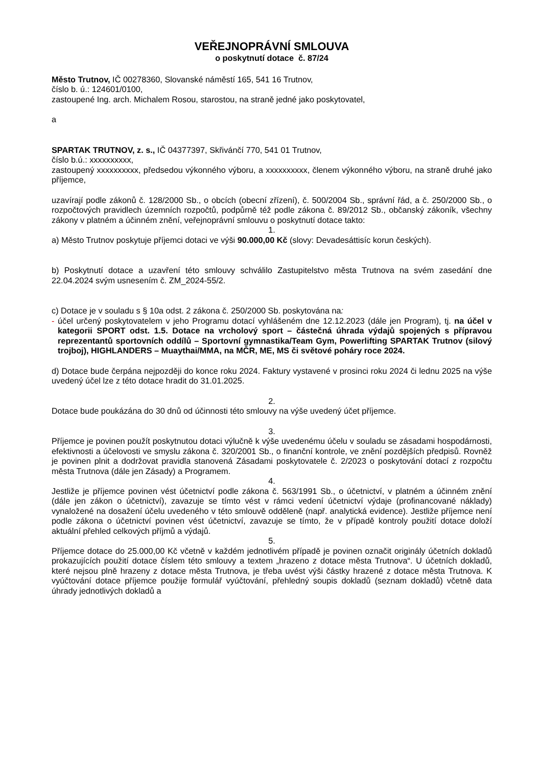VEŘEJNOPRÁVNÍ SMLOUVA
o poskytnutí dotace č. 87/24
Město Trutnov, IČ 00278360, Slovanské náměstí 165, 541 16 Trutnov,
číslo b. ú.: 124601/0100,
zastoupené Ing. arch. Michalem Rosou, starostou, na straně jedné jako poskytovatel,
a
SPARTAK TRUTNOV, z. s., IČ 04377397, Skřivánčí 770, 541 01 Trutnov,
číslo b.ú.: xxxxxxxxxx,
zastoupený xxxxxxxxxx, předsedou výkonného výboru, a xxxxxxxxxx, členem výkonného výboru, na straně druhé jako příjemce,
uzavírají podle zákonů č. 128/2000 Sb., o obcích (obecní zřízení), č. 500/2004 Sb., správní řád, a č. 250/2000 Sb., o rozpočtových pravidlech územních rozpočtů, podpůrně též podle zákona č. 89/2012 Sb., občanský zákoník, všechny zákony v platném a účinném znění, veřejnoprávní smlouvu o poskytnutí dotace takto:
1.
a) Město Trutnov poskytuje příjemci dotaci ve výši 90.000,00 Kč (slovy: Devadesáttisíc korun českých).
b) Poskytnutí dotace a uzavření této smlouvy schválilo Zastupitelstvo města Trutnova na svém zasedání dne 22.04.2024 svým usnesením č. ZM_2024-55/2.
c) Dotace je v souladu s § 10a odst. 2 zákona č. 250/2000 Sb. poskytována na:
- účel určený poskytovatelem v jeho Programu dotací vyhlášeném dne 12.12.2023 (dále jen Program), tj. na účel v kategorii SPORT odst. 1.5. Dotace na vrcholový sport – částečná úhrada výdajů spojených s přípravou reprezentantů sportovních oddílů – Sportovní gymnastika/Team Gym, Powerlifting SPARTAK Trutnov (silový trojboj), HIGHLANDERS – Muaythai/MMA, na MČR, ME, MS či světové poháry roce 2024.
d) Dotace bude čerpána nejpozději do konce roku 2024. Faktury vystavené v prosinci roku 2024 či lednu 2025 na výše uvedený účel lze z této dotace hradit do 31.01.2025.
2.
Dotace bude poukázána do 30 dnů od účinnosti této smlouvy na výše uvedený účet příjemce.
3.
Příjemce je povinen použít poskytnutou dotaci výlučně k výše uvedenému účelu v souladu se zásadami hospodárnosti, efektivnosti a účelovosti ve smyslu zákona č. 320/2001 Sb., o finanční kontrole, ve znění pozdějších předpisů. Rovněž je povinen plnit a dodržovat pravidla stanovená Zásadami poskytovatele č. 2/2023 o poskytování dotací z rozpočtu města Trutnova (dále jen Zásady) a Programem.
4.
Jestliže je příjemce povinen vést účetnictví podle zákona č. 563/1991 Sb., o účetnictví, v platném a účinném znění (dále jen zákon o účetnictví), zavazuje se tímto vést v rámci vedení účetnictví výdaje (profinancované náklady) vynaložené na dosažení účelu uvedeného v této smlouvě odděleně (např. analytická evidence). Jestliže příjemce není podle zákona o účetnictví povinen vést účetnictví, zavazuje se tímto, že v případě kontroly použití dotace doloží aktuální přehled celkových příjmů a výdajů.
5.
Příjemce dotace do 25.000,00 Kč včetně v každém jednotlivém případě je povinen označit originály účetních dokladů prokazujících použití dotace číslem této smlouvy a textem „hrazeno z dotace města Trutnova“. U účetních dokladů, které nejsou plně hrazeny z dotace města Trutnova, je třeba uvést výši částky hrazené z dotace města Trutnova. K vyúčtování dotace příjemce použije formulář vyúčtování, přehledný soupis dokladů (seznam dokladů) včetně data úhrady jednotlivých dokladů a